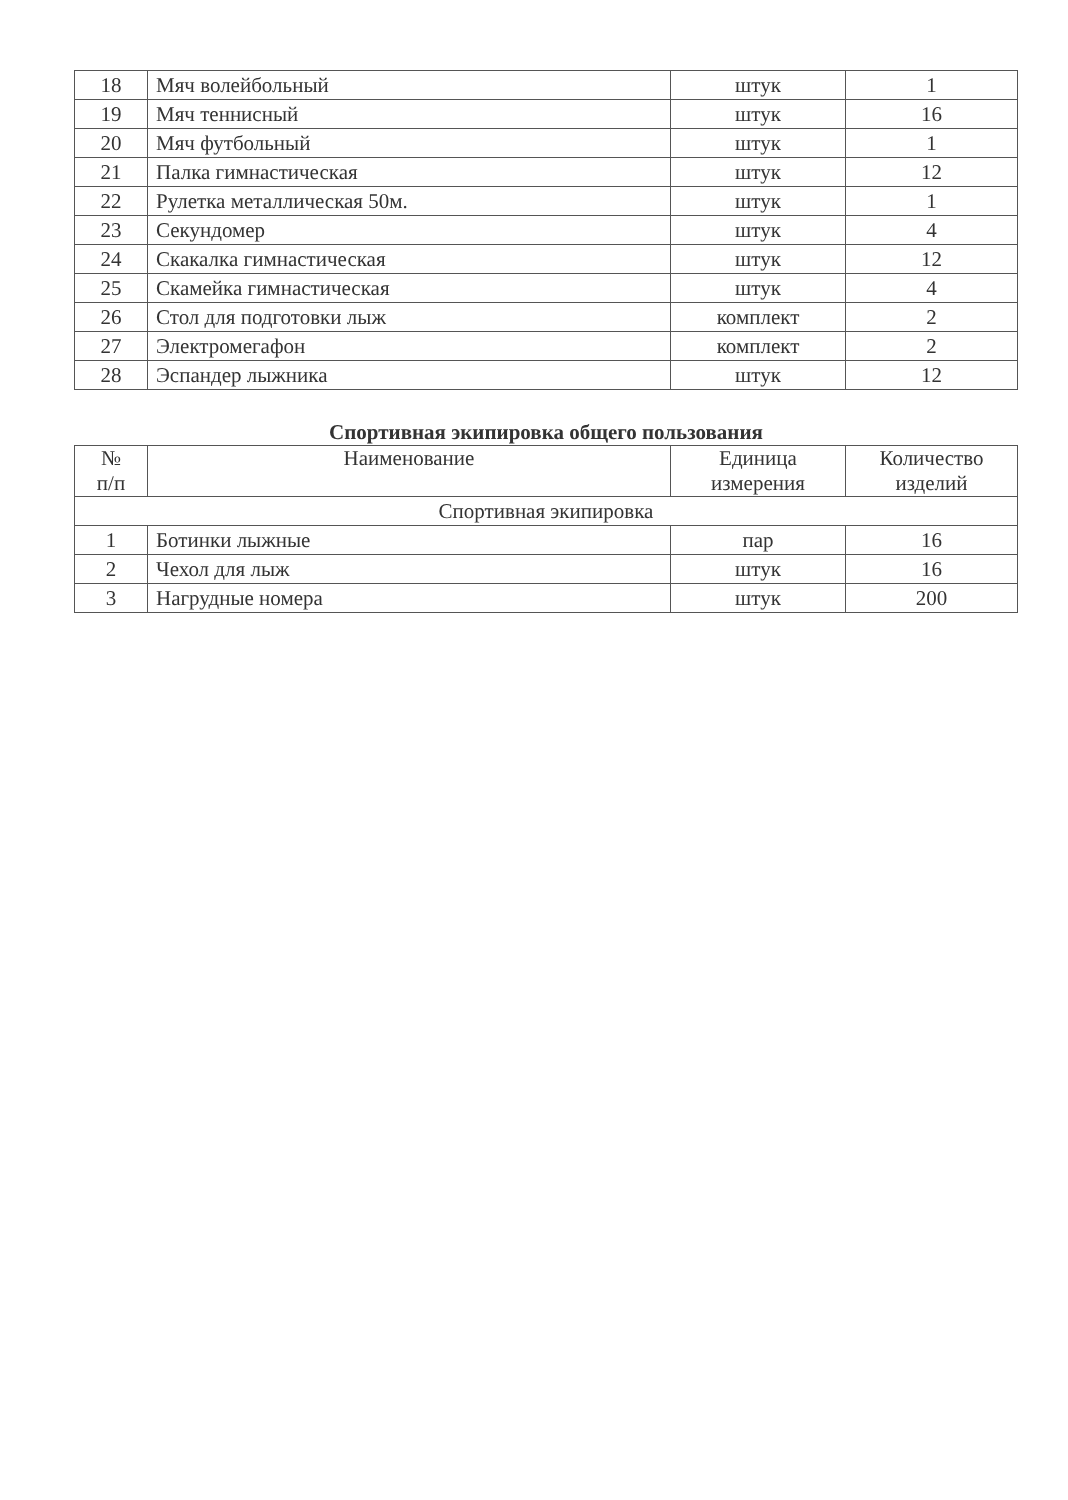| 18 | Мяч волейбольный | штук | 1 |
| 19 | Мяч теннисный | штук | 16 |
| 20 | Мяч футбольный | штук | 1 |
| 21 | Палка гимнастическая | штук | 12 |
| 22 | Рулетка металлическая 50м. | штук | 1 |
| 23 | Секундомер | штук | 4 |
| 24 | Скакалка гимнастическая | штук | 12 |
| 25 | Скамейка гимнастическая | штук | 4 |
| 26 | Стол для подготовки лыж | комплект | 2 |
| 27 | Электромегафон | комплект | 2 |
| 28 | Эспандер лыжника | штук | 12 |
Спортивная экипировка общего пользования
| № п/п | Наименование | Единица измерения | Количество изделий |
| --- | --- | --- | --- |
| Спортивная экипировка | | | |
| 1 | Ботинки лыжные | пар | 16 |
| 2 | Чехол для лыж | штук | 16 |
| 3 | Нагрудные номера | штук | 200 |